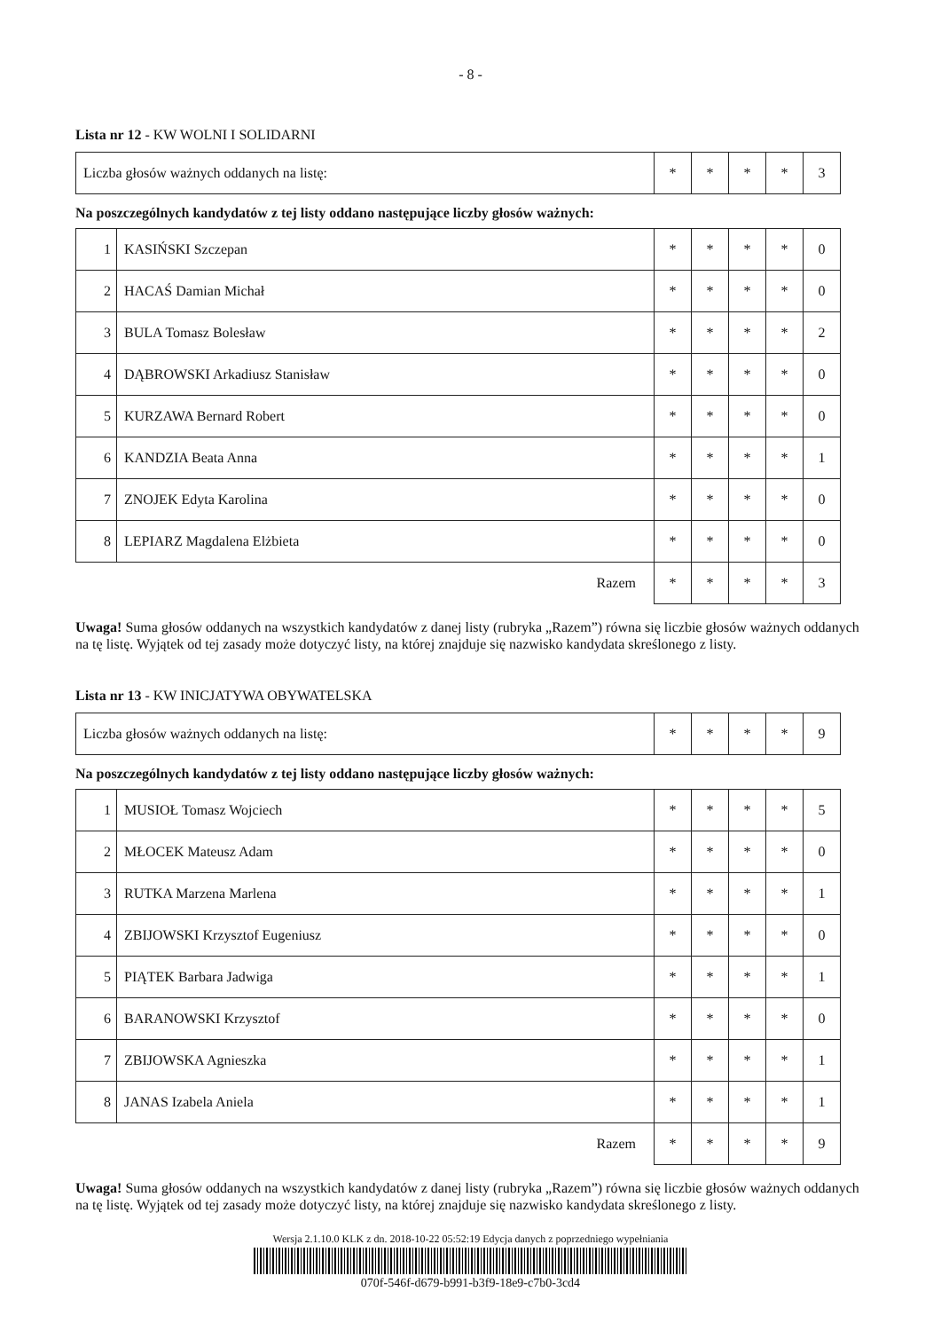- 8 -
Lista nr 12 - KW WOLNI I SOLIDARNI
| Liczba głosów ważnych oddanych na listę: | * | * | * | * | 3 |
Na poszczególnych kandydatów z tej listy oddano następujące liczby głosów ważnych:
| 1 | KASIŃSKI Szczepan | * | * | * | * | 0 |
| 2 | HACAŚ Damian Michał | * | * | * | * | 0 |
| 3 | BULA Tomasz Bolesław | * | * | * | * | 2 |
| 4 | DĄBROWSKI Arkadiusz Stanisław | * | * | * | * | 0 |
| 5 | KURZAWA Bernard Robert | * | * | * | * | 0 |
| 6 | KANDZIA Beata Anna | * | * | * | * | 1 |
| 7 | ZNOJEK Edyta Karolina | * | * | * | * | 0 |
| 8 | LEPIARZ Magdalena Elżbieta | * | * | * | * | 0 |
| Razem | | * | * | * | * | 3 |
Uwaga! Suma głosów oddanych na wszystkich kandydatów z danej listy (rubryka „Razem”) równa się liczbie głosów ważnych oddanych na tę listę. Wyjątek od tej zasady może dotyczyć listy, na której znajduje się nazwisko kandydata skreślonego z listy.
Lista nr 13 - KW INICJATYWA OBYWATELSKA
| Liczba głosów ważnych oddanych na listę: | * | * | * | * | 9 |
Na poszczególnych kandydatów z tej listy oddano następujące liczby głosów ważnych:
| 1 | MUSIOŁ Tomasz Wojciech | * | * | * | * | 5 |
| 2 | MŁOCEK Mateusz Adam | * | * | * | * | 0 |
| 3 | RUTKA Marzena Marlena | * | * | * | * | 1 |
| 4 | ZBIJOWSKI Krzysztof Eugeniusz | * | * | * | * | 0 |
| 5 | PIĄTEK Barbara Jadwiga | * | * | * | * | 1 |
| 6 | BARANOWSKI Krzysztof | * | * | * | * | 0 |
| 7 | ZBIJOWSKA Agnieszka | * | * | * | * | 1 |
| 8 | JANAS Izabela Aniela | * | * | * | * | 1 |
| Razem | | * | * | * | * | 9 |
Uwaga! Suma głosów oddanych na wszystkich kandydatów z danej listy (rubryka „Razem”) równa się liczbie głosów ważnych oddanych na tę listę. Wyjątek od tej zasady może dotyczyć listy, na której znajduje się nazwisko kandydata skreślonego z listy.
Wersja 2.1.10.0 KLK z dn. 2018-10-22 05:52:19 Edycja danych z poprzedniego wypełniania
070f-546f-d679-b991-b3f9-18e9-c7b0-3cd4